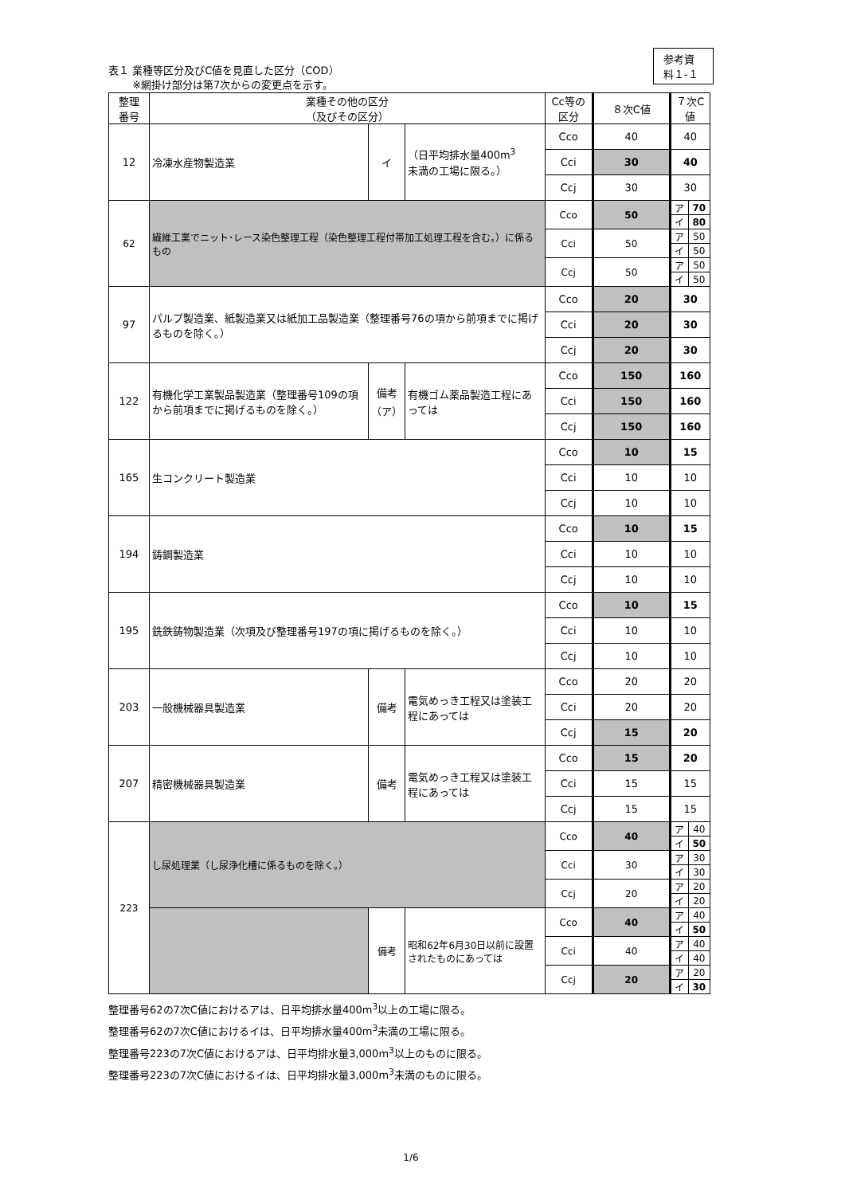参考資料１-１
表１ 業種等区分及びC値を見直した区分（COD）
　　 ※網掛け部分は第7次からの変更点を示す。
| 整理 番号 | 業種その他の区分 （及びその区分） | | | Cc等の 区分 | ８次C値 | ７次C値 | |
| --- | --- | --- | --- | --- | --- | --- | --- |
| 12 | 冷凍水産物製造業 | イ | （日平均排水量400m<sup>3</sup> 未満の工場に限る。） | Cco | 40 | 40 | |
| | | | | Cci | 30 | 40 | |
| | | | | Ccj | 30 | 30 | |
| 62 | 繊維工業でニット･レース染色整理工程（染色整理工程付帯加工処理工程を含む。）に係るもの | | | Cco | 50 | ア | 70 |
| | | | | | | イ | 80 |
| | | | | Cci | 50 | ア | 50 |
| | | | | | | イ | 50 |
| | | | | Ccj | 50 | ア | 50 |
| | | | | | | イ | 50 |
| 97 | パルプ製造業、紙製造業又は紙加工品製造業（整理番号76の項から前項までに掲げるものを除く。） | | | Cco | 20 | 30 | |
| | | | | Cci | 20 | 30 | |
| | | | | Ccj | 20 | 30 | |
| 122 | 有機化学工業製品製造業（整理番号109の項から前項までに掲げるものを除く。） | 備考 （ア） | 有機ゴム薬品製造工程にあっては | Cco | 150 | 160 | |
| | | | | Cci | 150 | 160 | |
| | | | | Ccj | 150 | 160 | |
| 165 | 生コンクリート製造業 | | | Cco | 10 | 15 | |
| | | | | Cci | 10 | 10 | |
| | | | | Ccj | 10 | 10 | |
| 194 | 鋳鋼製造業 | | | Cco | 10 | 15 | |
| | | | | Cci | 10 | 10 | |
| | | | | Ccj | 10 | 10 | |
| 195 | 銑鉄鋳物製造業（次項及び整理番号197の項に掲げるものを除く。） | | | Cco | 10 | 15 | |
| | | | | Cci | 10 | 10 | |
| | | | | Ccj | 10 | 10 | |
| 203 | 一般機械器具製造業 | 備考 | 電気めっき工程又は塗装工程にあっては | Cco | 20 | 20 | |
| | | | | Cci | 20 | 20 | |
| | | | | Ccj | 15 | 20 | |
| 207 | 精密機械器具製造業 | 備考 | 電気めっき工程又は塗装工程にあっては | Cco | 15 | 20 | |
| | | | | Cci | 15 | 15 | |
| | | | | Ccj | 15 | 15 | |
| 223 | し尿処理業（し尿浄化槽に係るものを除く。） | | | Cco | 40 | ア | 40 |
| | | | | | | イ | 50 |
| | | | | Cci | 30 | ア | 30 |
| | | | | | | イ | 30 |
| | | | | Ccj | 20 | ア | 20 |
| | | | | | | イ | 20 |
| | | 備考 | 昭和62年6月30日以前に設置されたものにあっては | Cco | 40 | ア | 40 |
| | | | | | | イ | 50 |
| | | | | Cci | 40 | ア | 40 |
| | | | | | | イ | 40 |
| | | | | Ccj | 20 | ア | 20 |
| | | | | | | イ | 30 |
整理番号62の7次C値におけるアは、日平均排水量400m<sup>3</sup>以上の工場に限る。
整理番号62の7次C値におけるイは、日平均排水量400m<sup>3</sup>未満の工場に限る。
整理番号223の7次C値におけるアは、日平均排水量3,000m<sup>3</sup>以上のものに限る。
整理番号223の7次C値におけるイは、日平均排水量3,000m<sup>3</sup>未満のものに限る。
1/6